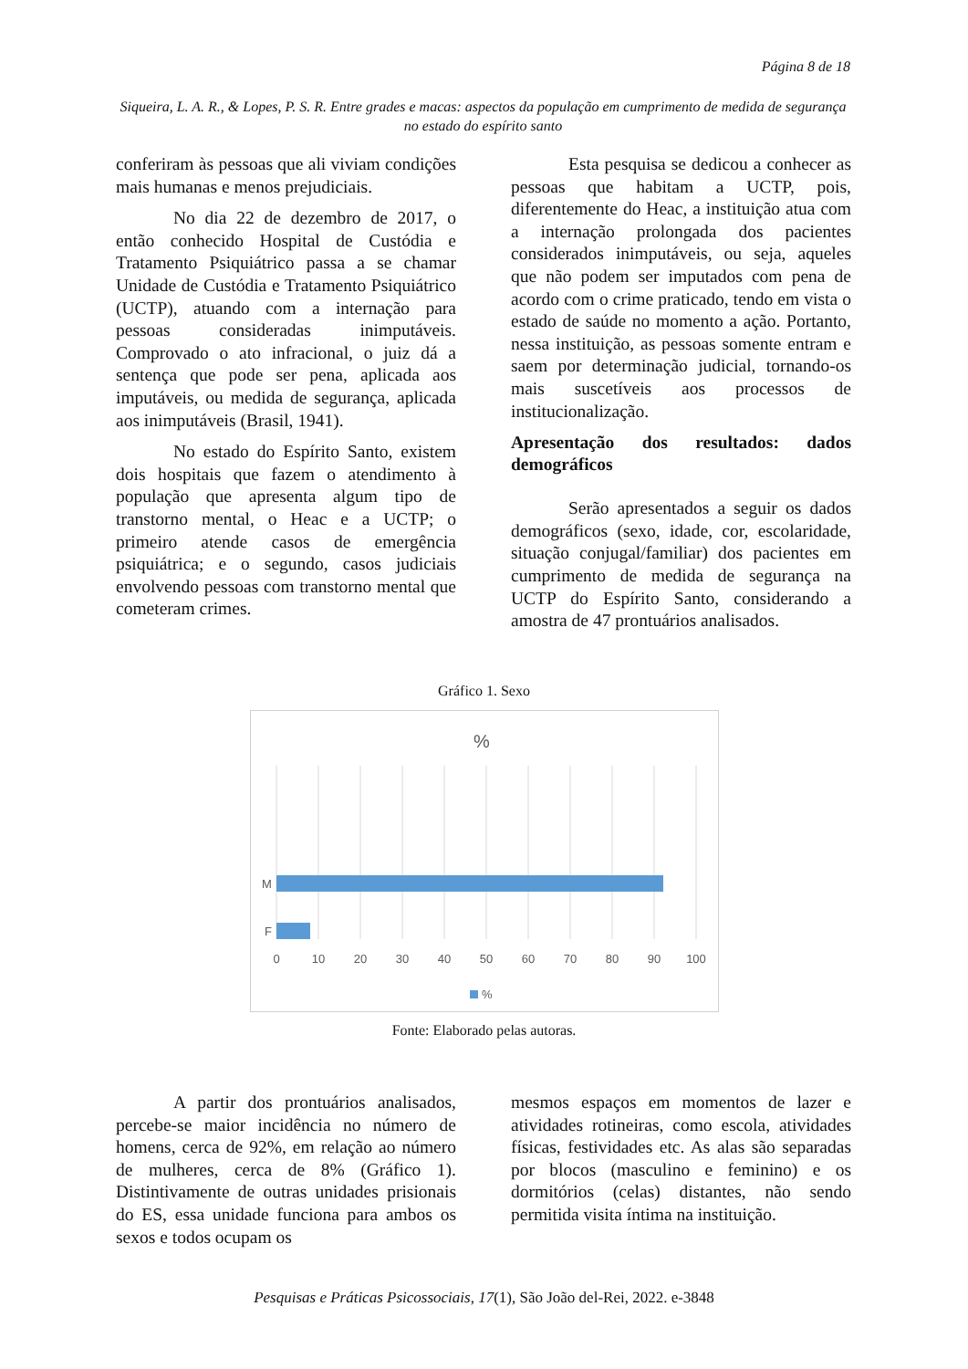Página 8 de 18
Siqueira, L. A. R., & Lopes, P. S. R. Entre grades e macas: aspectos da população em cumprimento de medida de segurança no estado do espírito santo
conferiram às pessoas que ali viviam condições mais humanas e menos prejudiciais.
No dia 22 de dezembro de 2017, o então conhecido Hospital de Custódia e Tratamento Psiquiátrico passa a se chamar Unidade de Custódia e Tratamento Psiquiátrico (UCTP), atuando com a internação para pessoas consideradas inimputáveis. Comprovado o ato infracional, o juiz dá a sentença que pode ser pena, aplicada aos imputáveis, ou medida de segurança, aplicada aos inimputáveis (Brasil, 1941).
No estado do Espírito Santo, existem dois hospitais que fazem o atendimento à população que apresenta algum tipo de transtorno mental, o Heac e a UCTP; o primeiro atende casos de emergência psiquiátrica; e o segundo, casos judiciais envolvendo pessoas com transtorno mental que cometeram crimes.
Esta pesquisa se dedicou a conhecer as pessoas que habitam a UCTP, pois, diferentemente do Heac, a instituição atua com a internação prolongada dos pacientes considerados inimputáveis, ou seja, aqueles que não podem ser imputados com pena de acordo com o crime praticado, tendo em vista o estado de saúde no momento a ação. Portanto, nessa instituição, as pessoas somente entram e saem por determinação judicial, tornando-os mais suscetíveis aos processos de institucionalização.
Apresentação dos resultados: dados demográficos
Serão apresentados a seguir os dados demográficos (sexo, idade, cor, escolaridade, situação conjugal/familiar) dos pacientes em cumprimento de medida de segurança na UCTP do Espírito Santo, considerando a amostra de 47 prontuários analisados.
Gráfico 1. Sexo
%
M
F
0
10
20
30
40
50
60
70
80
90
100
%
Fonte: Elaborado pelas autoras.
A partir dos prontuários analisados, percebe-se maior incidência no número de homens, cerca de 92%, em relação ao número de mulheres, cerca de 8% (Gráfico 1). Distintivamente de outras unidades prisionais do ES, essa unidade funciona para ambos os sexos e todos ocupam os
mesmos espaços em momentos de lazer e atividades rotineiras, como escola, atividades físicas, festividades etc. As alas são separadas por blocos (masculino e feminino) e os dormitórios (celas) distantes, não sendo permitida visita íntima na instituição.
Pesquisas e Práticas Psicossociais, 17(1), São João del-Rei, 2022. e-3848